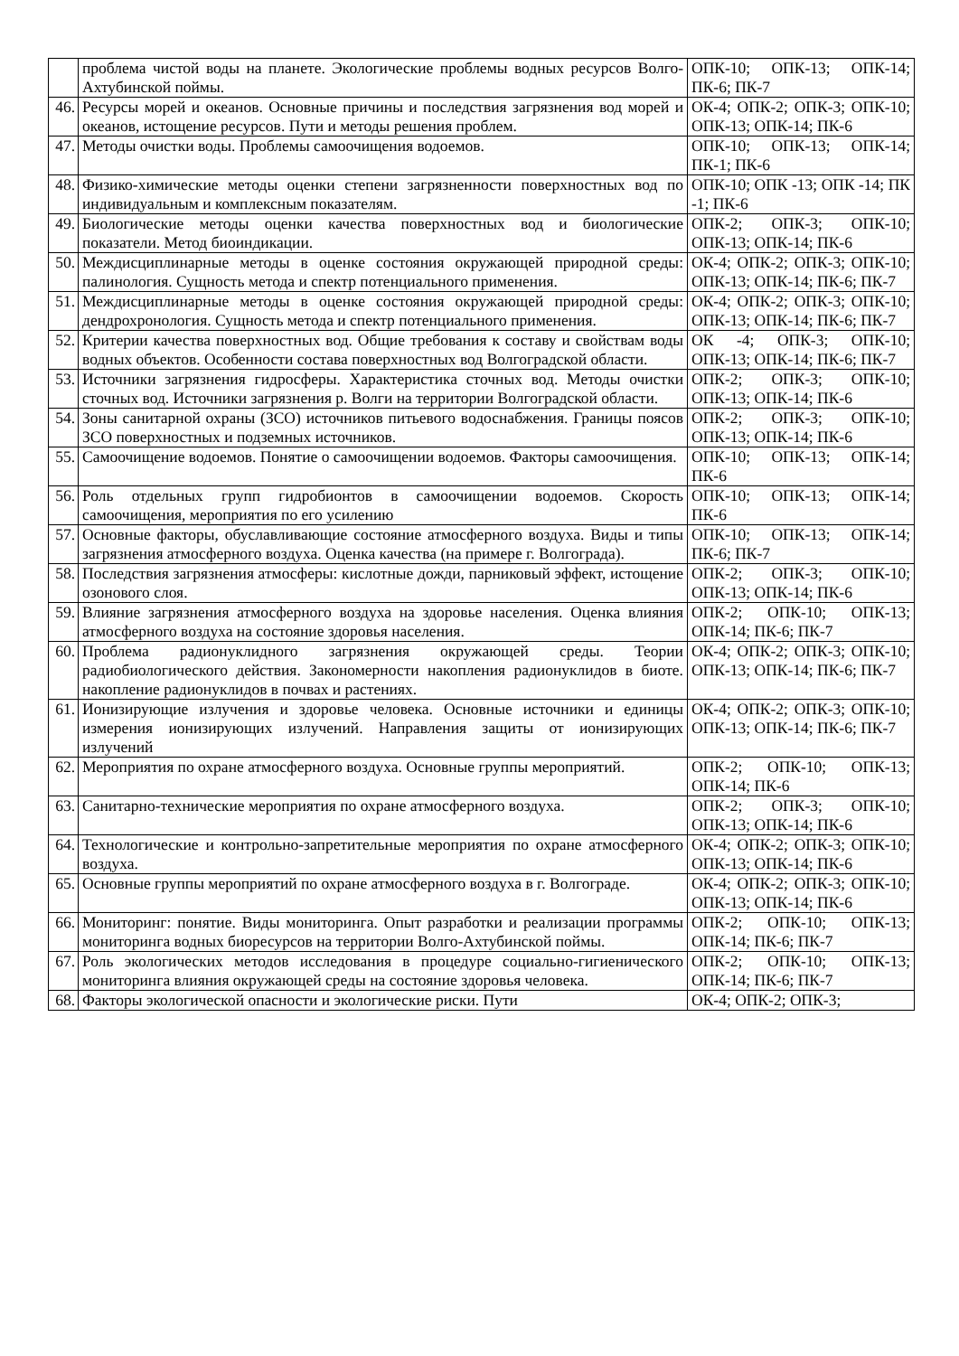| | проблема чистой воды на планете. Экологические проблемы водных ресурсов Волго-Ахтубинской поймы. | ОПК-10; ОПК-13; ОПК-14; ПК-6; ПК-7 |
| 46. | Ресурсы морей и океанов. Основные причины и последствия загрязнения вод морей и океанов, истощение ресурсов. Пути и методы решения проблем. | ОК-4; ОПК-2; ОПК-3; ОПК-10; ОПК-13; ОПК-14; ПК-6 |
| 47. | Методы очистки воды. Проблемы самоочищения водоемов. | ОПК-10; ОПК-13; ОПК-14; ПК-1; ПК-6 |
| 48. | Физико-химические методы оценки степени загрязненности поверхностных вод по индивидуальным и комплексным показателям. | ОПК-10; ОПК -13; ОПК -14; ПК -1; ПК-6 |
| 49. | Биологические методы оценки качества поверхностных вод и биологические показатели. Метод биоиндикации. | ОПК-2; ОПК-3; ОПК-10; ОПК-13; ОПК-14; ПК-6 |
| 50. | Междисциплинарные методы в оценке состояния окружающей природной среды: палинология. Сущность метода и спектр потенциального применения. | ОК-4; ОПК-2; ОПК-3; ОПК-10; ОПК-13; ОПК-14; ПК-6; ПК-7 |
| 51. | Междисциплинарные методы в оценке состояния окружающей природной среды: дендрохронология. Сущность метода и спектр потенциального применения. | ОК-4; ОПК-2; ОПК-3; ОПК-10; ОПК-13; ОПК-14; ПК-6; ПК-7 |
| 52. | Критерии качества поверхностных вод. Общие требования к составу и свойствам воды водных объектов. Особенности состава поверхностных вод Волгоградской области. | ОК -4; ОПК-3; ОПК-10; ОПК-13; ОПК-14; ПК-6; ПК-7 |
| 53. | Источники загрязнения гидросферы. Характеристика сточных вод. Методы очистки сточных вод. Источники загрязнения р. Волги на территории Волгоградской области. | ОПК-2; ОПК-3; ОПК-10; ОПК-13; ОПК-14; ПК-6 |
| 54. | Зоны санитарной охраны (ЗСО) источников питьевого водоснабжения. Границы поясов ЗСО поверхностных и подземных источников. | ОПК-2; ОПК-3; ОПК-10; ОПК-13; ОПК-14; ПК-6 |
| 55. | Самоочищение водоемов. Понятие о самоочищении водоемов. Факторы самоочищения. | ОПК-10; ОПК-13; ОПК-14; ПК-6 |
| 56. | Роль отдельных групп гидробионтов в самоочищении водоемов. Скорость самоочищения, мероприятия по его усилению | ОПК-10; ОПК-13; ОПК-14; ПК-6 |
| 57. | Основные факторы, обуславливающие состояние атмосферного воздуха. Виды и типы загрязнения атмосферного воздуха. Оценка качества (на примере г. Волгограда). | ОПК-10; ОПК-13; ОПК-14; ПК-6; ПК-7 |
| 58. | Последствия загрязнения атмосферы: кислотные дожди, парниковый эффект, истощение озонового слоя. | ОПК-2; ОПК-3; ОПК-10; ОПК-13; ОПК-14; ПК-6 |
| 59. | Влияние загрязнения атмосферного воздуха на здоровье населения. Оценка влияния атмосферного воздуха на состояние здоровья населения. | ОПК-2; ОПК-10; ОПК-13; ОПК-14; ПК-6; ПК-7 |
| 60. | Проблема радионуклидного загрязнения окружающей среды. Теории радиобиологического действия. Закономерности накопления радионуклидов в биоте. накопление радионуклидов в почвах и растениях. | ОК-4; ОПК-2; ОПК-3; ОПК-10; ОПК-13; ОПК-14; ПК-6; ПК-7 |
| 61. | Ионизирующие излучения и здоровье человека. Основные источники и единицы измерения ионизирующих излучений. Направления защиты от ионизирующих излучений | ОК-4; ОПК-2; ОПК-3; ОПК-10; ОПК-13; ОПК-14; ПК-6; ПК-7 |
| 62. | Мероприятия по охране атмосферного воздуха. Основные группы мероприятий. | ОПК-2; ОПК-10; ОПК-13; ОПК-14; ПК-6 |
| 63. | Санитарно-технические мероприятия по охране атмосферного воздуха. | ОПК-2; ОПК-3; ОПК-10; ОПК-13; ОПК-14; ПК-6 |
| 64. | Технологические и контрольно-запретительные мероприятия по охране атмосферного воздуха. | ОК-4; ОПК-2; ОПК-3; ОПК-10; ОПК-13; ОПК-14; ПК-6 |
| 65. | Основные группы мероприятий по охране атмосферного воздуха в г. Волгограде. | ОК-4; ОПК-2; ОПК-3; ОПК-10; ОПК-13; ОПК-14; ПК-6 |
| 66. | Мониторинг: понятие. Виды мониторинга. Опыт разработки и реализации программы мониторинга водных биоресурсов на территории Волго-Ахтубинской поймы. | ОПК-2; ОПК-10; ОПК-13; ОПК-14; ПК-6; ПК-7 |
| 67. | Роль экологических методов исследования в процедуре социально-гигиенического мониторинга влияния окружающей среды на состояние здоровья человека. | ОПК-2; ОПК-10; ОПК-13; ОПК-14; ПК-6; ПК-7 |
| 68. | Факторы экологической опасности и экологические риски. Пути | ОК-4; ОПК-2; ОПК-3; |